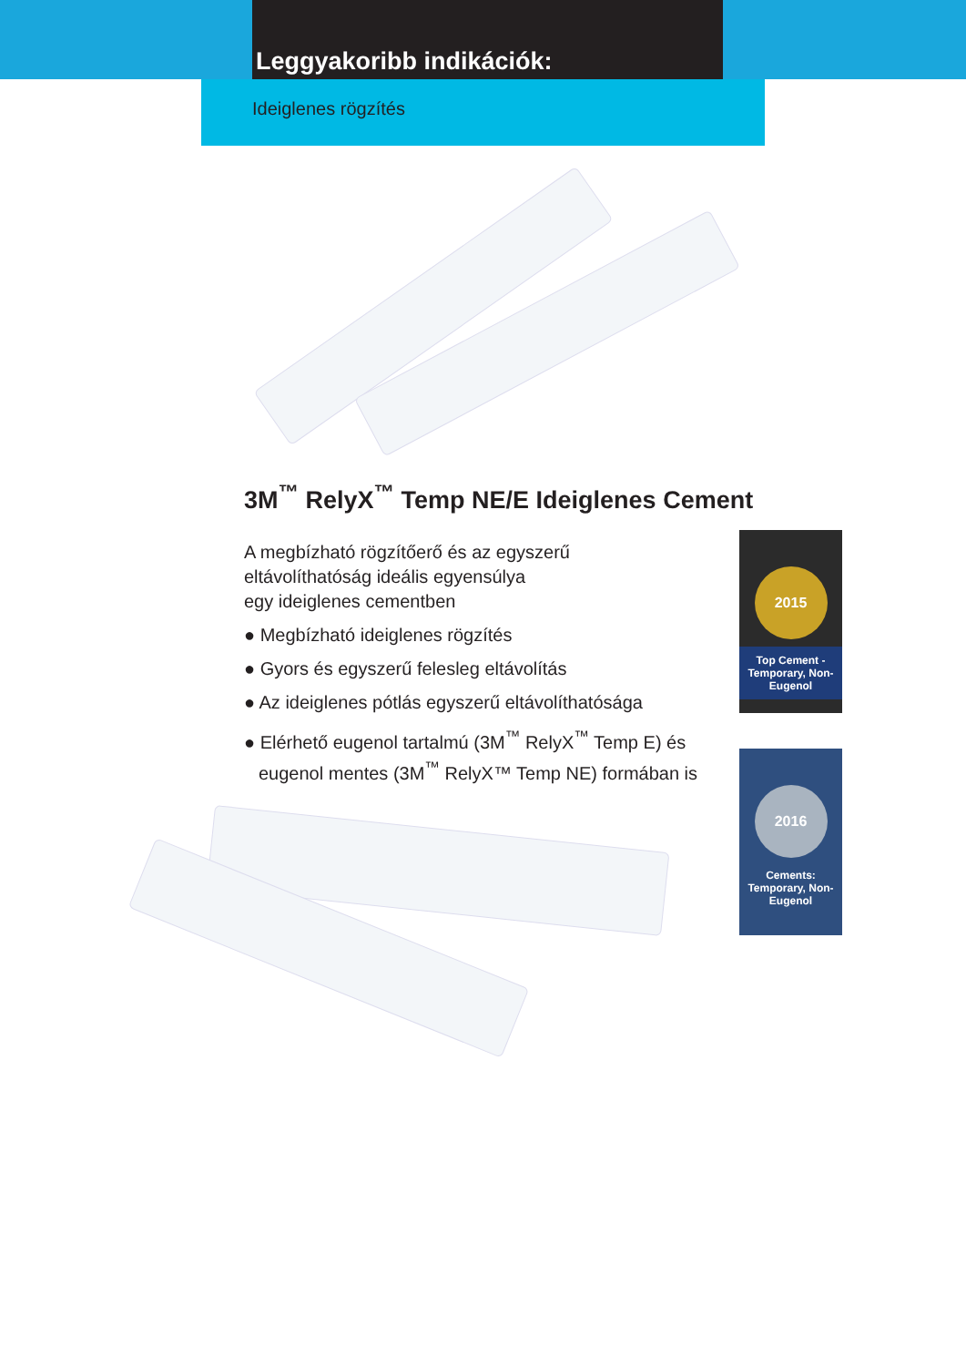Leggyakoribb indikációk:
Ideiglenes rögzítés
3M<sup>™</sup> RelyX<sup>™</sup> Temp NE/E Ideiglenes Cement
A megbízható rögzítőerő és az egyszerű
eltávolíthatóság ideális egyensúlya
egy ideiglenes cementben
● Megbízható ideiglenes rögzítés
● Gyors és egyszerű felesleg eltávolítás
● Az ideiglenes pótlás egyszerű eltávolíthatósága
● Elérhető eugenol tartalmú (3M<sup>™</sup> RelyX<sup>™</sup> Temp E) és eugenol mentes (3M<sup>™</sup> RelyX™ Temp NE) formában is
2015
Top Cement - Temporary, Non-Eugenol
2016
Cements: Temporary, Non-Eugenol